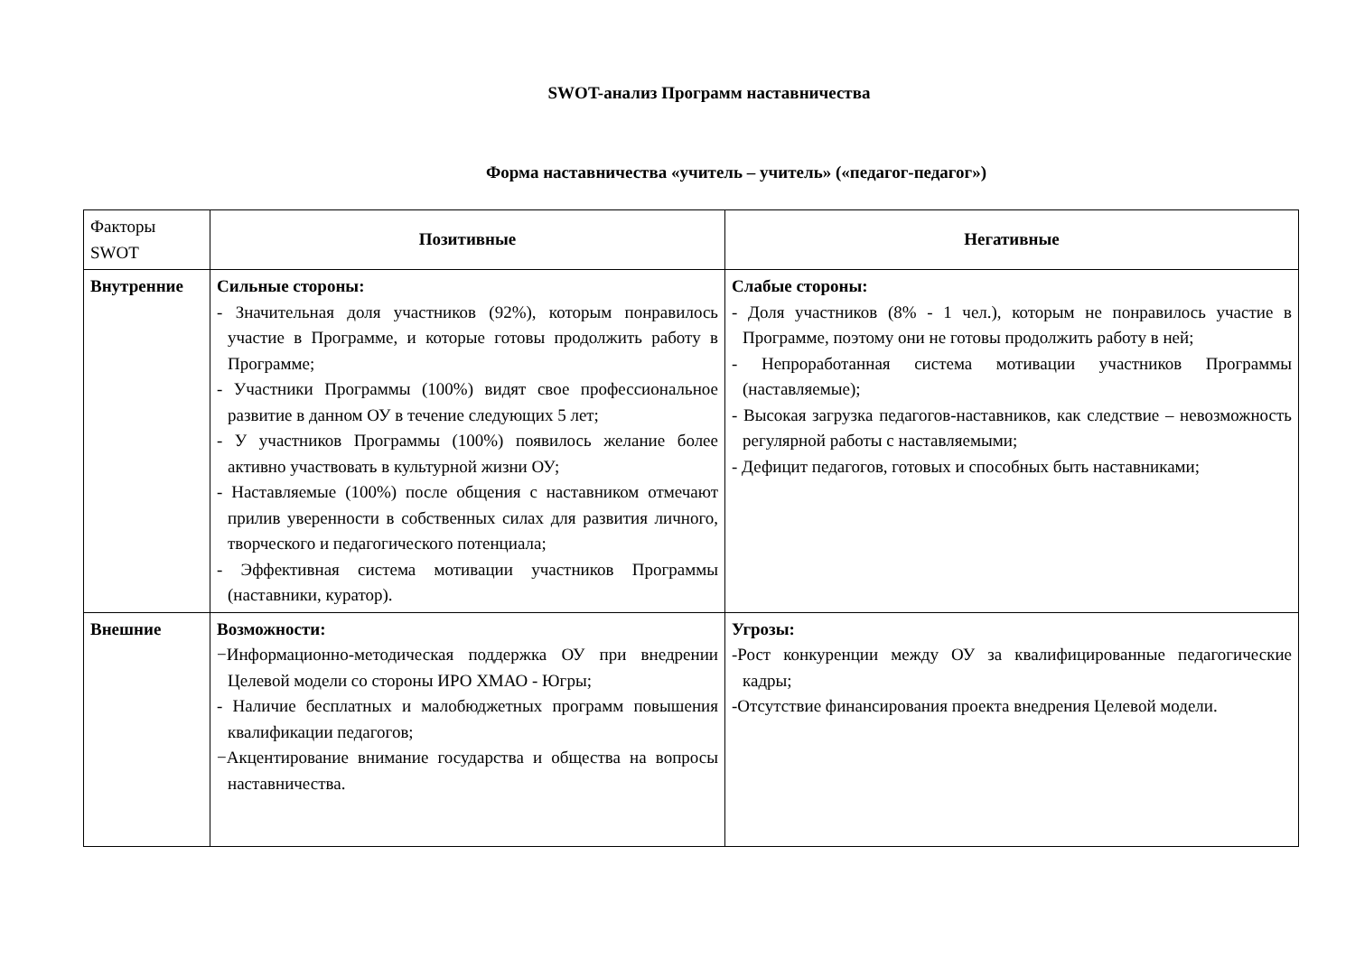SWOT-анализ Программ наставничества
Форма наставничества «учитель – учитель» («педагог-педагог»)
| Факторы SWOT | Позитивные | Негативные |
| Внутренние | Сильные стороны: - Значительная доля участников (92%), которым понравилось участие в Программе, и которые готовы продолжить работу в Программе; - Участники Программы (100%) видят свое профессиональное развитие в данном ОУ в течение следующих 5 лет; - У участников Программы (100%) появилось желание более активно участвовать в культурной жизни ОУ; - Наставляемые (100%) после общения с наставником отмечают прилив уверенности в собственных силах для развития личного, творческого и педагогического потенциала; - Эффективная система мотивации участников Программы (наставники, куратор). | Слабые стороны: - Доля участников (8% - 1 чел.), которым не понравилось участие в Программе, поэтому они не готовы продолжить работу в ней; - Непроработанная система мотивации участников Программы (наставляемые); - Высокая загрузка педагогов-наставников, как следствие – невозможность регулярной работы с наставляемыми; - Дефицит педагогов, готовых и способных быть наставниками; |
| Внешние | Возможности: −Информационно-методическая поддержка ОУ при внедрении Целевой модели со стороны ИРО ХМАО - Югры; - Наличие бесплатных и малобюджетных программ повышения квалификации педагогов; −Акцентирование внимание государства и общества на вопросы наставничества. | Угрозы: -Рост конкуренции между ОУ за квалифицированные педагогические кадры; -Отсутствие финансирования проекта внедрения Целевой модели. |